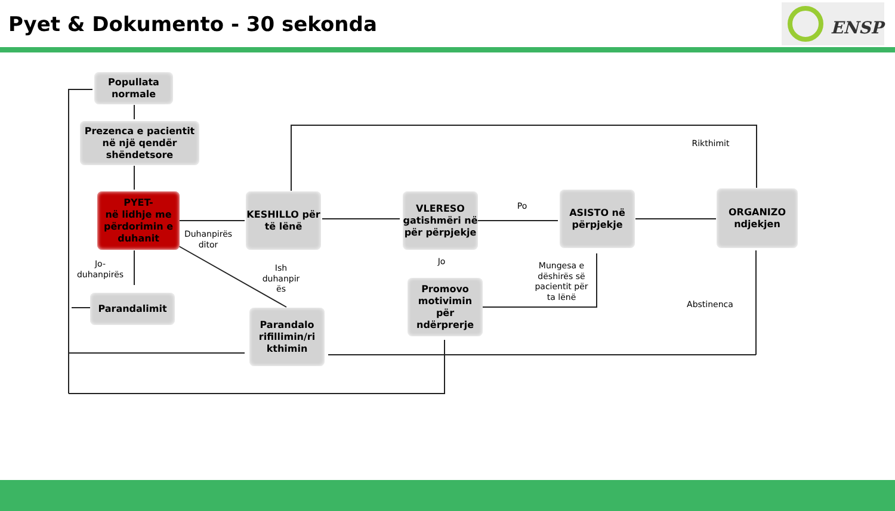Pyet & Dokumento - 30 sekonda ENSP
Popullata normale
Prezenca e pacientit në një qendër shëndetsore
PYET-
në lidhje me përdorimin e duhanit
KESHILLO për të lënë
VLERESO gatishmëri në për përpjekje
ASISTO në përpjekje
ORGANIZO ndjekjen
Parandalimit
Parandalo rifillimin/ri kthimin
Promovo motivimin për ndërprerje
Duhanpirës ditor
Jo-duhanpirës
Ish duhanpir ës
Jo
Po
Mungesa e dëshirës së pacientit për ta lënë
Rikthimit
Abstinenca